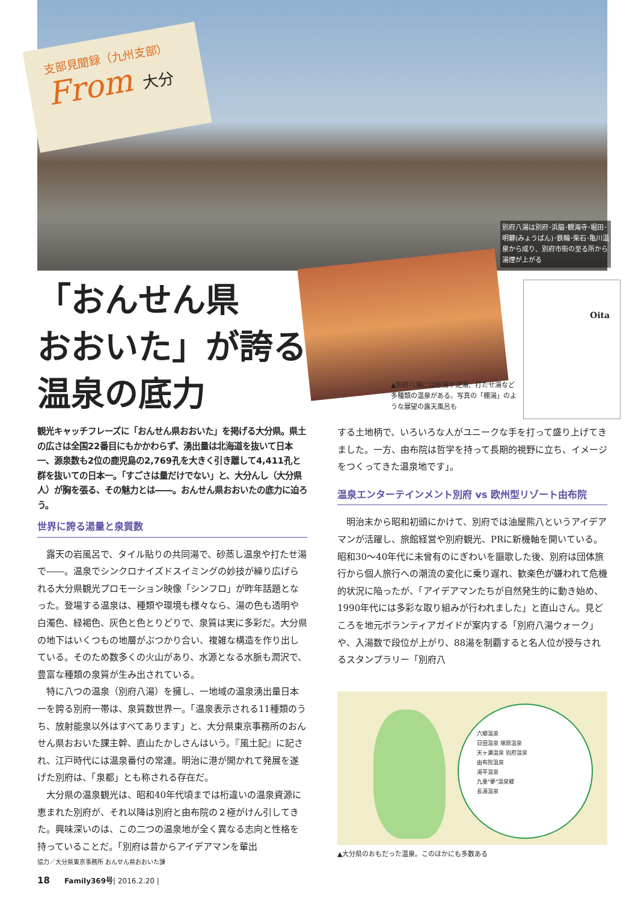支部見聞録（九州支部）
From 大分
別府八湯は別府･浜脇･観海寺･堀田･明礬(みょうばん)･鉄輪･柴石･亀川温泉から成り、別府市街の至る所から湯煙が上がる
Oita
「おんせん県
おおいた」が誇る
温泉の底力
▲別府八湯には砂湯や泥湯、打たせ湯など多種類の温泉がある。写真の「棚湯」のような展望の露天風呂も
観光キャッチフレーズに「おんせん県おおいた」を掲げる大分県。県土の広さは全国22番目にもかかわらず、湧出量は北海道を抜いて日本一、源泉数も2位の鹿児島の2,769孔を大きく引き離して4,411孔と群を抜いての日本一。「すごさは量だけでない」と、大分んし（大分県人）が胸を張る、その魅力とは――。おんせん県おおいたの底力に迫ろう。
世界に誇る湯量と泉質数
露天の岩風呂で、タイル貼りの共同湯で、砂蒸し温泉や打たせ湯で――。温泉でシンクロナイズドスイミングの妙技が繰り広げられる大分県観光プロモーション映像「シンフロ」が昨年話題となった。登場する温泉は、種類や環境も様々なら、湯の色も透明や白濁色、緑褐色、灰色と色とりどりで、泉質は実に多彩だ。大分県の地下はいくつもの地層がぶつかり合い、複雑な構造を作り出している。そのため数多くの火山があり、水源となる水脈も潤沢で、豊富な種類の泉質が生み出されている。
特に八つの温泉（別府八湯）を擁し、一地域の温泉湧出量日本一を誇る別府一帯は、泉質数世界一。「温泉表示される11種類のうち、放射能泉以外はすべてあります」と、大分県東京事務所のおんせん県おおいた課主幹、直山たかしさんはいう。『風土記』に記され、江戸時代には温泉番付の常連。明治に港が開かれて発展を遂げた別府は、「泉都」とも称される存在だ。
大分県の温泉観光は、昭和40年代頃までは桁違いの温泉資源に恵まれた別府が、それ以降は別府と由布院の２極がけん引してきた。興味深いのは、この二つの温泉地が全く異なる志向と性格を持っていることだ。「別府は昔からアイデアマンを輩出
する土地柄で、いろいろな人がユニークな手を打って盛り上げてきました。一方、由布院は哲学を持って長期的視野に立ち、イメージをつくってきた温泉地です」。
温泉エンターテインメント別府 vs 欧州型リゾート由布院
明治末から昭和初頭にかけて、別府では油屋熊八というアイデアマンが活躍し、旅館経営や別府観光、PRに新機軸を開いている。昭和30～40年代に未曾有のにぎわいを謳歌した後、別府は団体旅行から個人旅行への潮流の変化に乗り遅れ、歓楽色が嫌われて危機的状況に陥ったが、「アイデアマンたちが自然発生的に動き始め、1990年代には多彩な取り組みが行われました」と直山さん。見どころを地元ボランティアガイドが案内する「別府八湯ウォーク」や、入湯数で段位が上がり、88湯を制覇すると名人位が授与されるスタンプラリー「別府八
六郷温泉
日田温泉 塚原温泉
天ヶ瀬温泉 別府温泉
由布院温泉
湯平温泉
九重"夢"温泉郷
長湯温泉
▲大分県のおもだった温泉。このほかにも多数ある
協力／大分県東京事務所 おんせん県おおいた課
18　　Family369号| 2016.2.20 |